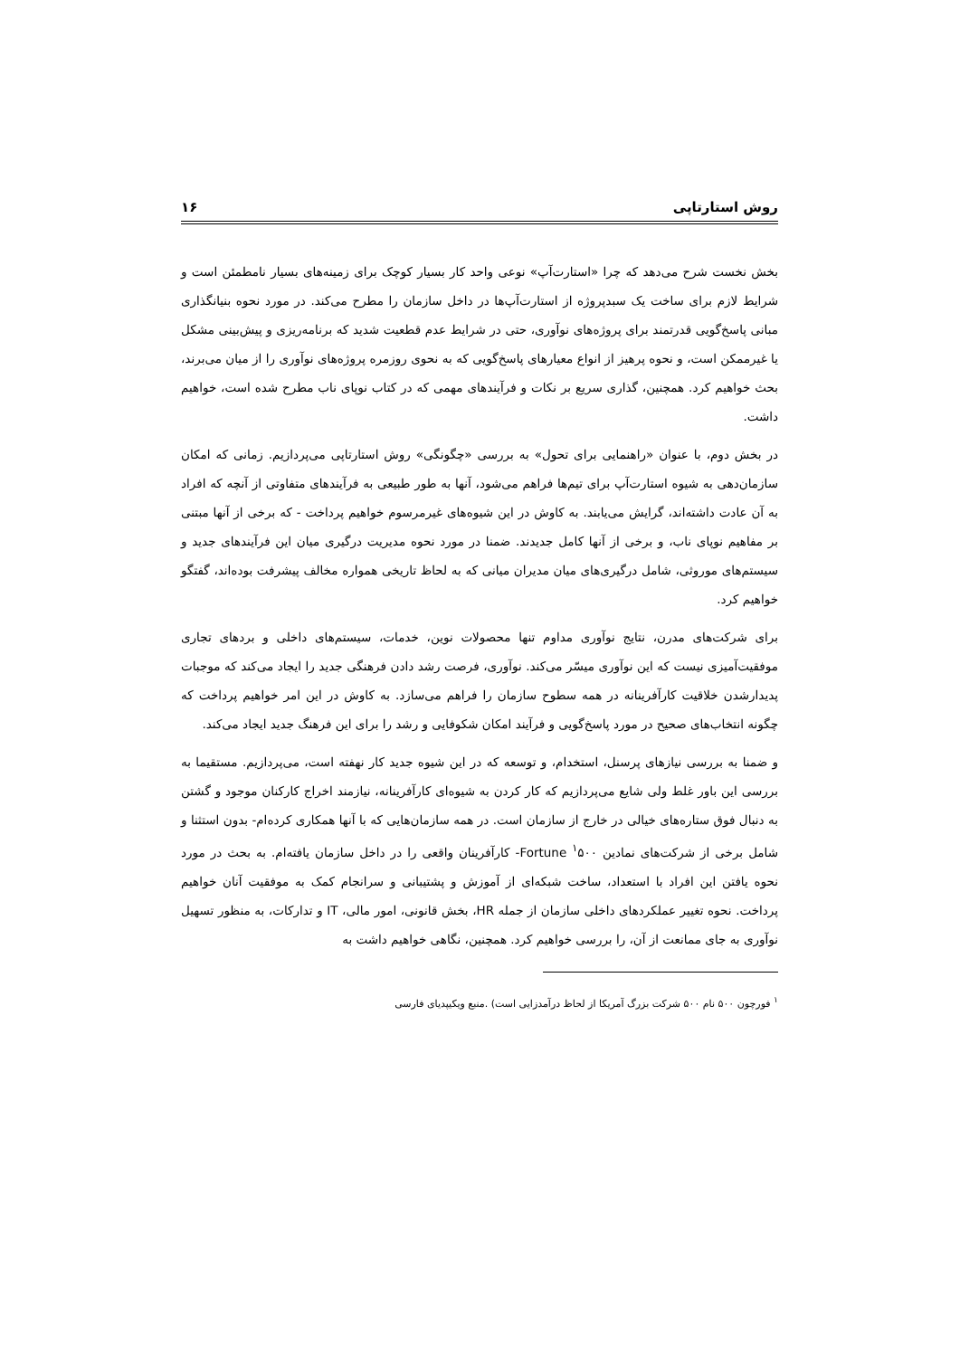روش استارتاپی ۱۶
بخش نخست شرح می‌دهد که چرا «استارت‌آپ» نوعی واحد کار بسیار کوچک برای زمینه‌های بسیار نامطمئن است و شرایط لازم برای ساخت یک سبدپروژه از استارت‌آپ‌ها در داخل سازمان را مطرح می‌کند. در مورد نحوه بنیانگذاری مبانی پاسخ‌گویی قدرتمند برای پروژه‌های نوآوری، حتی در شرایط عدم قطعیت شدید که برنامه‌ریزی و پیش‌بینی مشکل یا غیرممکن است، و نحوه پرهیز از انواع معیارهای پاسخ‌گویی که به نحوی روزمره پروژه‌های نوآوری را از میان می‌برند، بحث خواهیم کرد. همچنین، گذاری سریع بر نکات و فرآیندهای مهمی که در کتاب نوپای ناب مطرح شده است، خواهیم داشت.
در بخش دوم، با عنوان «راهنمایی برای تحول» به بررسی «چگونگی» روش استارتاپی می‌پردازیم. زمانی که امکان سازمان‌دهی به شیوه استارت‌آپ برای تیم‌ها فراهم می‌شود، آنها به طور طبیعی به فرآیندهای متفاوتی از آنچه که افراد به آن عادت داشته‌اند، گرایش می‌یابند. به کاوش در این شیوه‌های غیرمرسوم خواهیم پرداخت - که برخی از آنها مبتنی بر مفاهیم نوپای ناب، و برخی از آنها کامل جدیدند. ضمنا در مورد نحوه مدیریت درگیری میان این فرآیندهای جدید و سیستم‌های موروثی، شامل درگیری‌های میان مدیران میانی که به لحاظ تاریخی همواره مخالف پیشرفت بوده‌اند، گفتگو خواهیم کرد.
برای شرکت‌های مدرن، نتایج نوآوری مداوم تنها محصولات نوین، خدمات، سیستم‌های داخلی و بردهای تجاری موفقیت‌آمیزی نیست که این نوآوری میسّر می‌کند. نوآوری، فرصت رشد دادن فرهنگی جدید را ایجاد می‌کند که موجبات پدیدارشدن خلاقیت کارآفرینانه در همه سطوح سازمان را فراهم می‌سازد. به کاوش در این امر خواهیم پرداخت که چگونه انتخاب‌های صحیح در مورد پاسخ‌گویی و فرآیند امکان شکوفایی و رشد را برای این فرهنگ جدید ایجاد می‌کند.
و ضمنا به بررسی نیازهای پرسنل، استخدام، و توسعه که در این شیوه جدید کار نهفته است، می‌پردازیم. مستقیما به بررسی این باور غلط ولی شایع می‌پردازیم که کار کردن به شیوه‌ای کارآفرینانه، نیازمند اخراج کارکنان موجود و گشتن به دنبال فوق ستاره‌های خیالی در خارج از سازمان است. در همه سازمان‌هایی که با آنها همکاری کرده‌ام- بدون استثنا و شامل برخی از شرکت‌های نمادین Fortune <sup>۱</sup>۵۰۰- کارآفرینان واقعی را در داخل سازمان یافته‌ام. به بحث در مورد نحوه یافتن این افراد با استعداد، ساخت شبکه‌ای از آموزش و پشتیبانی و سرانجام کمک به موفقیت آنان خواهیم پرداخت. نحوه تغییر عملکردهای داخلی سازمان از جمله HR، بخش قانونی، امور مالی، IT و تدارکات، به منظور تسهیل نوآوری به جای ممانعت از آن، را بررسی خواهیم کرد. همچنین، نگاهی خواهیم داشت به
<sup>۱</sup> فورچون ۵۰۰ نام ۵۰۰ شرکت بزرگ آمریکا از لحاظ درآمدزایی است) .منبع ویکیپدیای فارسی